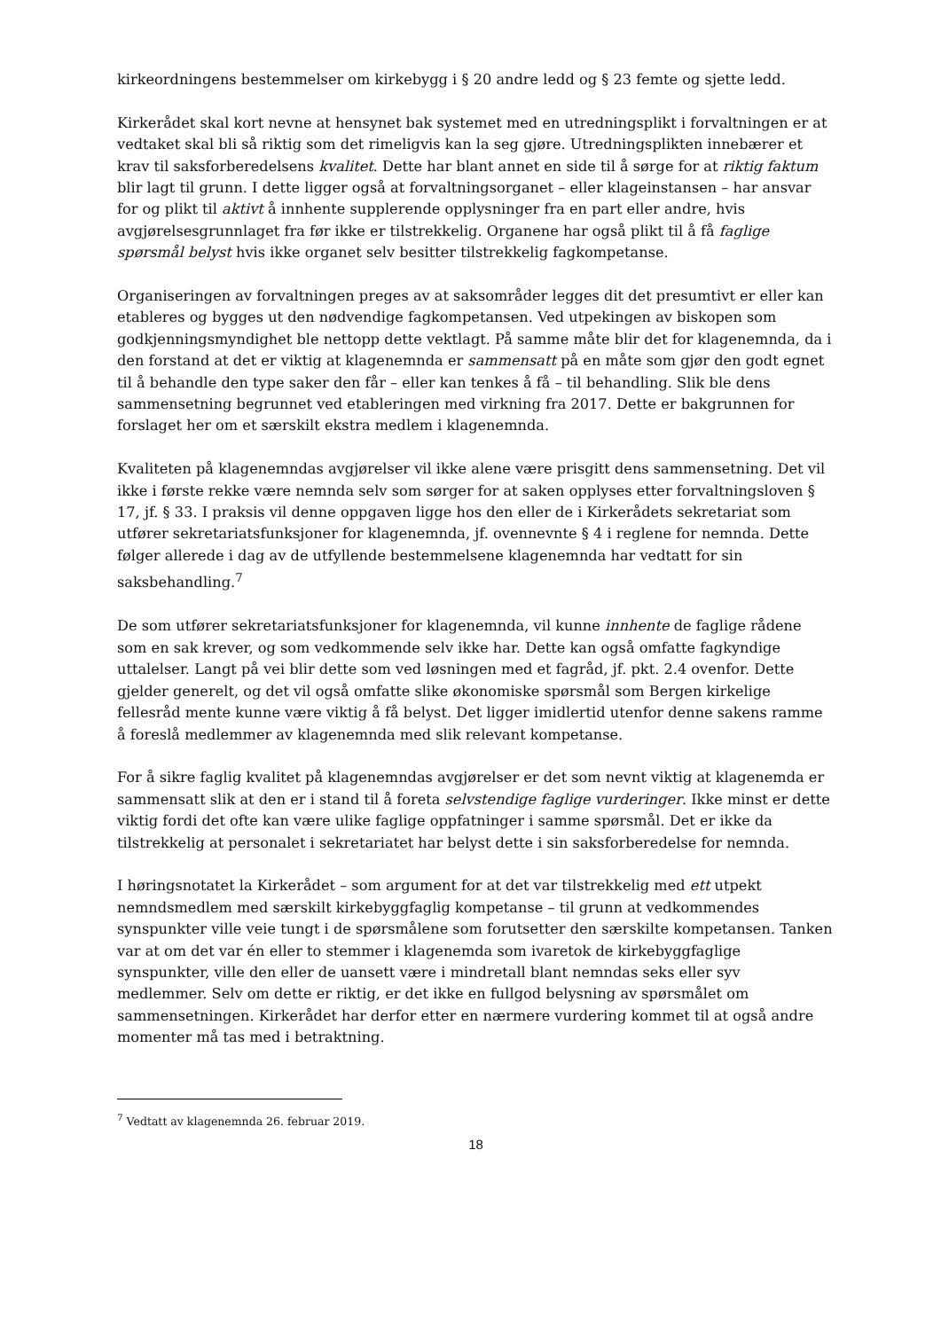kirkeordningens bestemmelser om kirkebygg i § 20 andre ledd og § 23 femte og sjette ledd.
Kirkerådet skal kort nevne at hensynet bak systemet med en utredningsplikt i forvaltningen er at vedtaket skal bli så riktig som det rimeligvis kan la seg gjøre. Utredningsplikten innebærer et krav til saksforberedelsens kvalitet. Dette har blant annet en side til å sørge for at riktig faktum blir lagt til grunn. I dette ligger også at forvaltningsorganet – eller klageinstansen – har ansvar for og plikt til aktivt å innhente supplerende opplysninger fra en part eller andre, hvis avgjørelsesgrunnlaget fra før ikke er tilstrekkelig. Organene har også plikt til å få faglige spørsmål belyst hvis ikke organet selv besitter tilstrekkelig fagkompetanse.
Organiseringen av forvaltningen preges av at saksområder legges dit det presumtivt er eller kan etableres og bygges ut den nødvendige fagkompetansen. Ved utpekingen av biskopen som godkjenningsmyndighet ble nettopp dette vektlagt. På samme måte blir det for klagenemnda, da i den forstand at det er viktig at klagenemnda er sammensatt på en måte som gjør den godt egnet til å behandle den type saker den får – eller kan tenkes å få – til behandling. Slik ble dens sammensetning begrunnet ved etableringen med virkning fra 2017. Dette er bakgrunnen for forslaget her om et særskilt ekstra medlem i klagenemnda.
Kvaliteten på klagenemndas avgjørelser vil ikke alene være prisgitt dens sammensetning. Det vil ikke i første rekke være nemnda selv som sørger for at saken opplyses etter forvaltningsloven § 17, jf. § 33. I praksis vil denne oppgaven ligge hos den eller de i Kirkerådets sekretariat som utfører sekretariatsfunksjoner for klagenemnda, jf. ovennevnte § 4 i reglene for nemnda. Dette følger allerede i dag av de utfyllende bestemmelsene klagenemnda har vedtatt for sin saksbehandling.<sup>7</sup>
De som utfører sekretariatsfunksjoner for klagenemnda, vil kunne innhente de faglige rådene som en sak krever, og som vedkommende selv ikke har. Dette kan også omfatte fagkyndige uttalelser. Langt på vei blir dette som ved løsningen med et fagråd, jf. pkt. 2.4 ovenfor. Dette gjelder generelt, og det vil også omfatte slike økonomiske spørsmål som Bergen kirkelige fellesråd mente kunne være viktig å få belyst. Det ligger imidlertid utenfor denne sakens ramme å foreslå medlemmer av klagenemnda med slik relevant kompetanse.
For å sikre faglig kvalitet på klagenemndas avgjørelser er det som nevnt viktig at klagenemda er sammensatt slik at den er i stand til å foreta selvstendige faglige vurderinger. Ikke minst er dette viktig fordi det ofte kan være ulike faglige oppfatninger i samme spørsmål. Det er ikke da tilstrekkelig at personalet i sekretariatet har belyst dette i sin saksforberedelse for nemnda.
I høringsnotatet la Kirkerådet – som argument for at det var tilstrekkelig med ett utpekt nemndsmedlem med særskilt kirkebyggfaglig kompetanse – til grunn at vedkommendes synspunkter ville veie tungt i de spørsmålene som forutsetter den særskilte kompetansen. Tanken var at om det var én eller to stemmer i klagenemda som ivaretok de kirkebyggfaglige synspunkter, ville den eller de uansett være i mindretall blant nemndas seks eller syv medlemmer. Selv om dette er riktig, er det ikke en fullgod belysning av spørsmålet om sammensetningen. Kirkerådet har derfor etter en nærmere vurdering kommet til at også andre momenter må tas med i betraktning.
<sup>7</sup> Vedtatt av klagenemnda 26. februar 2019.
18